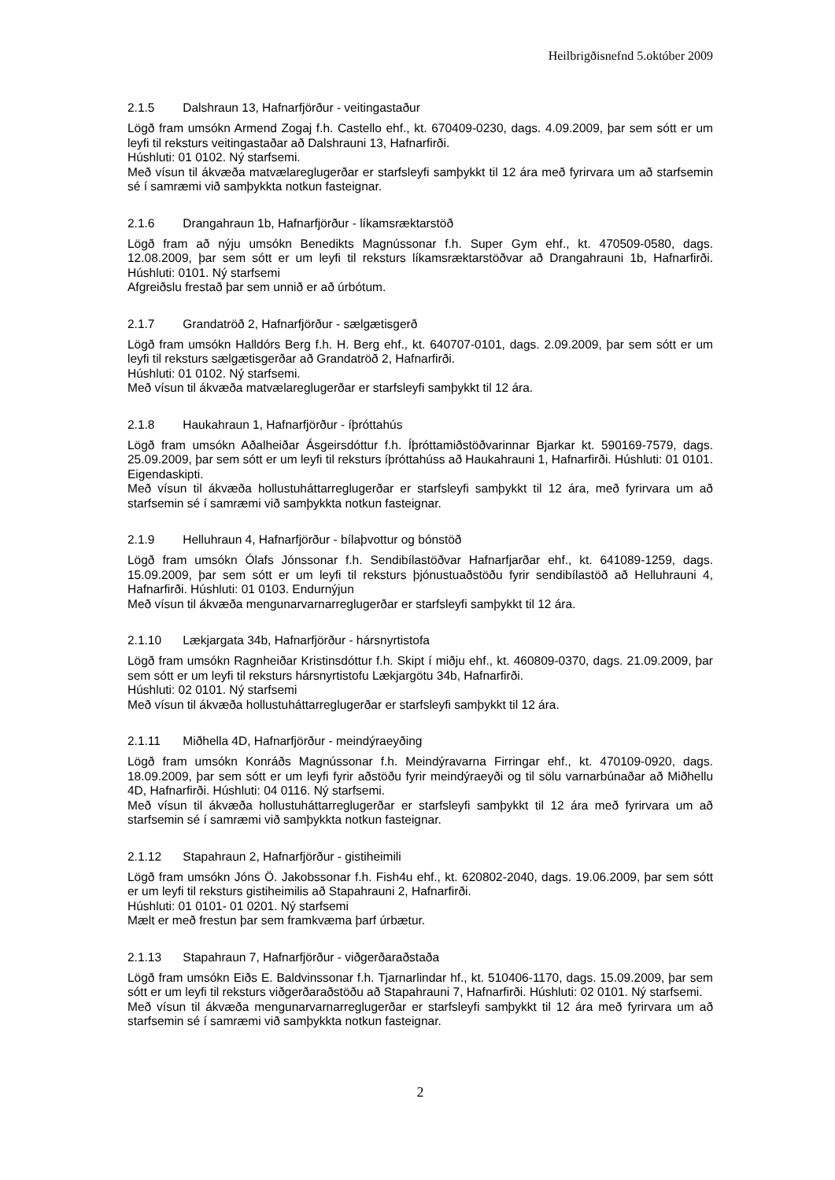Heilbrigðisnefnd 5.október 2009
2.1.5 Dalshraun 13, Hafnarfjörður - veitingastaður
Lögð fram umsókn Armend Zogaj f.h. Castello ehf., kt. 670409-0230, dags. 4.09.2009, þar sem sótt er um leyfi til reksturs veitingastaðar að Dalshrauni 13, Hafnarfirði.
Húshluti: 01 0102. Ný starfsemi.
Með vísun til ákvæða matvælareglugerðar er starfsleyfi samþykkt til 12 ára með fyrirvara um að starfsemin sé í samræmi við samþykkta notkun fasteignar.
2.1.6 Drangahraun 1b, Hafnarfjörður - líkamsræktarstöð
Lögð fram að nýju umsókn Benedikts Magnússonar f.h. Super Gym ehf., kt. 470509-0580, dags. 12.08.2009, þar sem sótt er um leyfi til reksturs líkamsræktarstöðvar að Drangahrauni 1b, Hafnarfirði. Húshluti: 0101. Ný starfsemi
Afgreiðslu frestað þar sem unnið er að úrbótum.
2.1.7 Grandatröð 2, Hafnarfjörður - sælgætisgerð
Lögð fram umsókn Halldórs Berg f.h. H. Berg ehf., kt. 640707-0101, dags. 2.09.2009, þar sem sótt er um leyfi til reksturs sælgætisgerðar að Grandatröð 2, Hafnarfirði.
Húshluti: 01 0102. Ný starfsemi.
Með vísun til ákvæða matvælareglugerðar er starfsleyfi samþykkt til 12 ára.
2.1.8 Haukahraun 1, Hafnarfjörður - íþróttahús
Lögð fram umsókn Aðalheiðar Ásgeirsdóttur f.h. Íþróttamiðstöðvarinnar Bjarkar kt. 590169-7579, dags. 25.09.2009, þar sem sótt er um leyfi til reksturs íþróttahúss að Haukahrauni 1, Hafnarfirði. Húshluti: 01 0101. Eigendaskipti.
Með vísun til ákvæða hollustuháttarreglugerðar er starfsleyfi samþykkt til 12 ára, með fyrirvara um að starfsemin sé í samræmi við samþykkta notkun fasteignar.
2.1.9 Helluhraun 4, Hafnarfjörður - bílaþvottur og bónstöð
Lögð fram umsókn Ólafs Jónssonar f.h. Sendibílastöðvar Hafnarfjarðar ehf., kt. 641089-1259, dags. 15.09.2009, þar sem sótt er um leyfi til reksturs þjónustuaðstöðu fyrir sendibílastöð að Helluhrauni 4, Hafnarfirði. Húshluti: 01 0103. Endurnýjun
Með vísun til ákvæða mengunarvarnarreglugerðar er starfsleyfi samþykkt til 12 ára.
2.1.10 Lækjargata 34b, Hafnarfjörður - hársnyrtistofa
Lögð fram umsókn Ragnheiðar Kristinsdóttur f.h. Skipt í miðju ehf., kt. 460809-0370, dags. 21.09.2009, þar sem sótt er um leyfi til reksturs hársnyrtistofu Lækjargötu 34b, Hafnarfirði.
Húshluti: 02 0101. Ný starfsemi
Með vísun til ákvæða hollustuháttarreglugerðar er starfsleyfi samþykkt til 12 ára.
2.1.11 Miðhella 4D, Hafnarfjörður - meindýraeyðing
Lögð fram umsókn Konráðs Magnússonar f.h. Meindýravarna Firringar ehf., kt. 470109-0920, dags. 18.09.2009, þar sem sótt er um leyfi fyrir aðstöðu fyrir meindýraeyði og til sölu varnarbúnaðar að Miðhellu 4D, Hafnarfirði. Húshluti: 04 0116. Ný starfsemi.
Með vísun til ákvæða hollustuháttarreglugerðar er starfsleyfi samþykkt til 12 ára með fyrirvara um að starfsemin sé í samræmi við samþykkta notkun fasteignar.
2.1.12 Stapahraun 2, Hafnarfjörður - gistiheimili
Lögð fram umsókn Jóns Ö. Jakobssonar f.h. Fish4u ehf., kt. 620802-2040, dags. 19.06.2009, þar sem sótt er um leyfi til reksturs gistiheimilis að Stapahrauni 2, Hafnarfirði.
Húshluti: 01 0101- 01 0201. Ný starfsemi
Mælt er með frestun þar sem framkvæma þarf úrbætur.
2.1.13 Stapahraun 7, Hafnarfjörður - viðgerðaraðstaða
Lögð fram umsókn Eiðs E. Baldvinssonar f.h. Tjarnarlindar hf., kt. 510406-1170, dags. 15.09.2009, þar sem sótt er um leyfi til reksturs viðgerðaraðstöðu að Stapahrauni 7, Hafnarfirði. Húshluti: 02 0101. Ný starfsemi.
Með vísun til ákvæða mengunarvarnarreglugerðar er starfsleyfi samþykkt til 12 ára með fyrirvara um að starfsemin sé í samræmi við samþykkta notkun fasteignar.
2